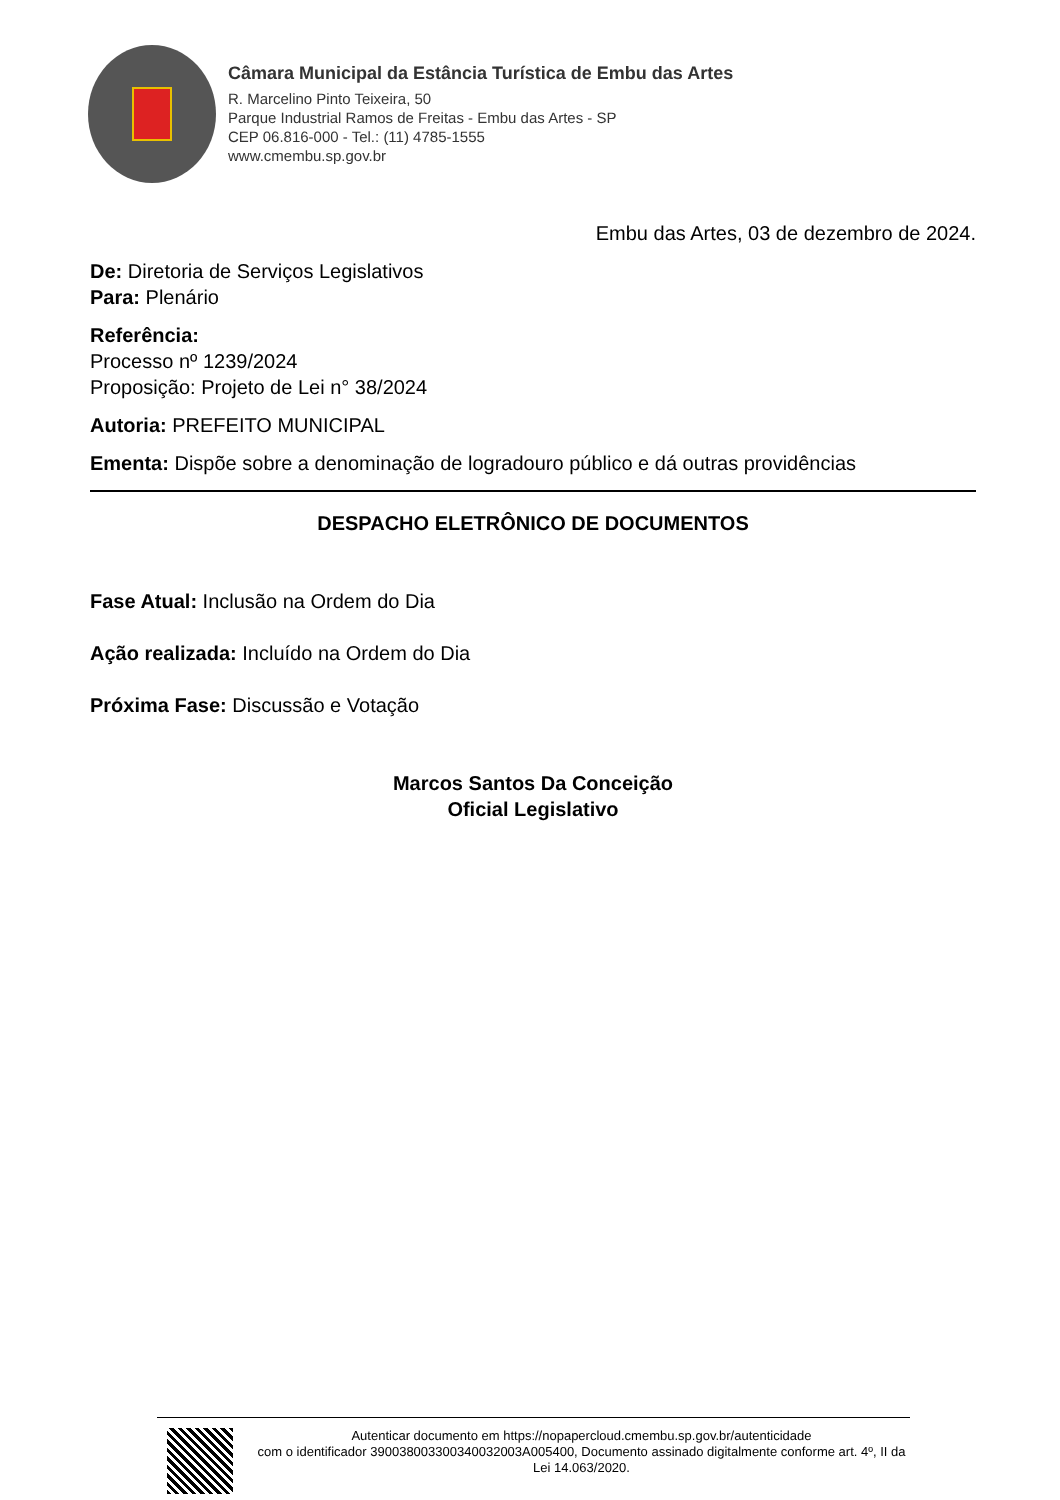Câmara Municipal da Estância Turística de Embu das Artes
R. Marcelino Pinto Teixeira, 50
Parque Industrial Ramos de Freitas - Embu das Artes - SP
CEP 06.816-000 - Tel.: (11) 4785-1555
www.cmembu.sp.gov.br
Embu das Artes, 03 de dezembro de 2024.
De: Diretoria de Serviços Legislativos
Para: Plenário
Referência:
Processo nº 1239/2024
Proposição: Projeto de Lei n° 38/2024
Autoria: PREFEITO MUNICIPAL
Ementa: Dispõe sobre a denominação de logradouro público e dá outras providências
DESPACHO ELETRÔNICO DE DOCUMENTOS
Fase Atual: Inclusão na Ordem do Dia
Ação realizada: Incluído na Ordem do Dia
Próxima Fase: Discussão e Votação
Marcos Santos Da Conceição
Oficial Legislativo
Autenticar documento em https://nopapercloud.cmembu.sp.gov.br/autenticidade
com o identificador 390038003300340032003A005400, Documento assinado digitalmente conforme art. 4º, II da Lei 14.063/2020.